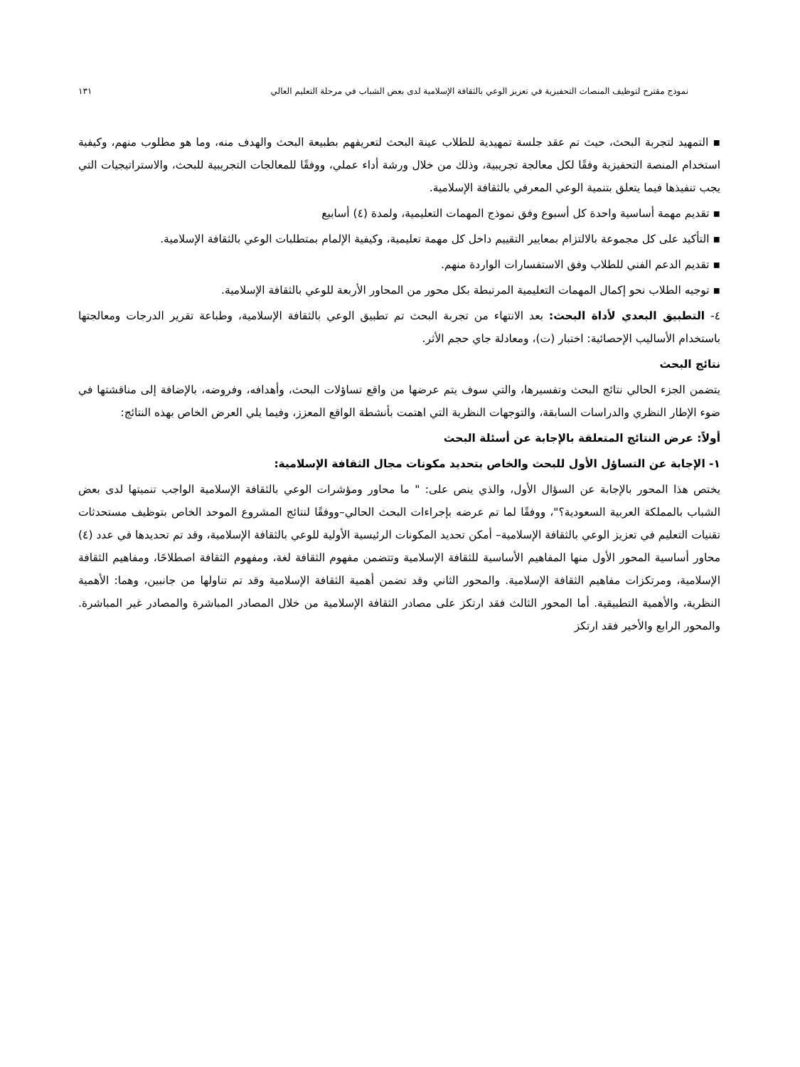نموذج مقترح لتوظيف المنصات التحفيزية في تعزيز الوعي بالثقافة الإسلامية لدى بعض الشباب في مرحلة التعليم العالي ١٣١
▪ التمهيد لتجربة البحث، حيث تم عقد جلسة تمهيدية للطلاب عينة البحث لتعريفهم بطبيعة البحث والهدف منه، وما هو مطلوب منهم، وكيفية استخدام المنصة التحفيزية وفقًا لكل معالجة تجريبية، وذلك من خلال ورشة أداء عملي، ووفقًا للمعالجات التجريبية للبحث، والاستراتيجيات التي يجب تنفيذها فيما يتعلق بتنمية الوعي المعرفي بالثقافة الإسلامية.
▪ تقديم مهمة أساسية واحدة كل أسبوع وفق نموذج المهمات التعليمية، ولمدة (٤) أسابيع
▪ التأكيد على كل مجموعة بالالتزام بمعايير التقييم داخل كل مهمة تعليمية، وكيفية الإلمام بمتطلبات الوعي بالثقافة الإسلامية.
▪ تقديم الدعم الفني للطلاب وفق الاستفسارات الواردة منهم.
▪ توجيه الطلاب نحو إكمال المهمات التعليمية المرتبطة بكل محور من المحاور الأربعة للوعي بالثقافة الإسلامية.
٤- التطبيق البعدي لأداة البحث: بعد الانتهاء من تجربة البحث تم تطبيق الوعي بالثقافة الإسلامية، وطباعة تقرير الدرجات ومعالجتها باستخدام الأساليب الإحصائية: اختبار (ت)، ومعادلة جاي حجم الأثر.
نتائج البحث
يتضمن الجزء الحالي نتائج البحث وتفسيرها، والتي سوف يتم عرضها من واقع تساؤلات البحث، وأهدافه، وفروضه، بالإضافة إلى مناقشتها في ضوء الإطار النظري والدراسات السابقة، والتوجهات النظرية التي اهتمت بأنشطة الواقع المعزز، وفيما يلي العرض الخاص بهذه النتائج:
أولاً: عرض النتائج المتعلقة بالإجابة عن أسئلة البحث
١- الإجابة عن التساؤل الأول للبحث والخاص بتحديد مكونات مجال الثقافة الإسلامية:
يختص هذا المحور بالإجابة عن السؤال الأول، والذي ينص على: " ما محاور ومؤشرات الوعي بالثقافة الإسلامية الواجب تنميتها لدى بعض الشباب بالمملكة العربية السعودية؟"، ووفقًا لما تم عرضه بإجراءات البحث الحالي–ووفقًا لنتائج المشروع الموحد الخاص بتوظيف مستحدثات تقنيات التعليم في تعزيز الوعي بالثقافة الإسلامية– أمكن تحديد المكونات الرئيسية الأولية للوعي بالثقافة الإسلامية، وقد تم تحديدها في عدد (٤) محاور أساسية المحور الأول منها المفاهيم الأساسية للثقافة الإسلامية وتتضمن مفهوم الثقافة لغة، ومفهوم الثقافة اصطلاحًا، ومفاهيم الثقافة الإسلامية، ومرتكزات مفاهيم الثقافة الإسلامية. والمحور الثاني وقد تضمن أهمية الثقافة الإسلامية وقد تم تناولها من جانبين، وهما: الأهمية النظرية، والأهمية التطبيقية. أما المحور الثالث فقد ارتكز على مصادر الثقافة الإسلامية من خلال المصادر المباشرة والمصادر غير المباشرة. والمحور الرابع والأخير فقد ارتكز